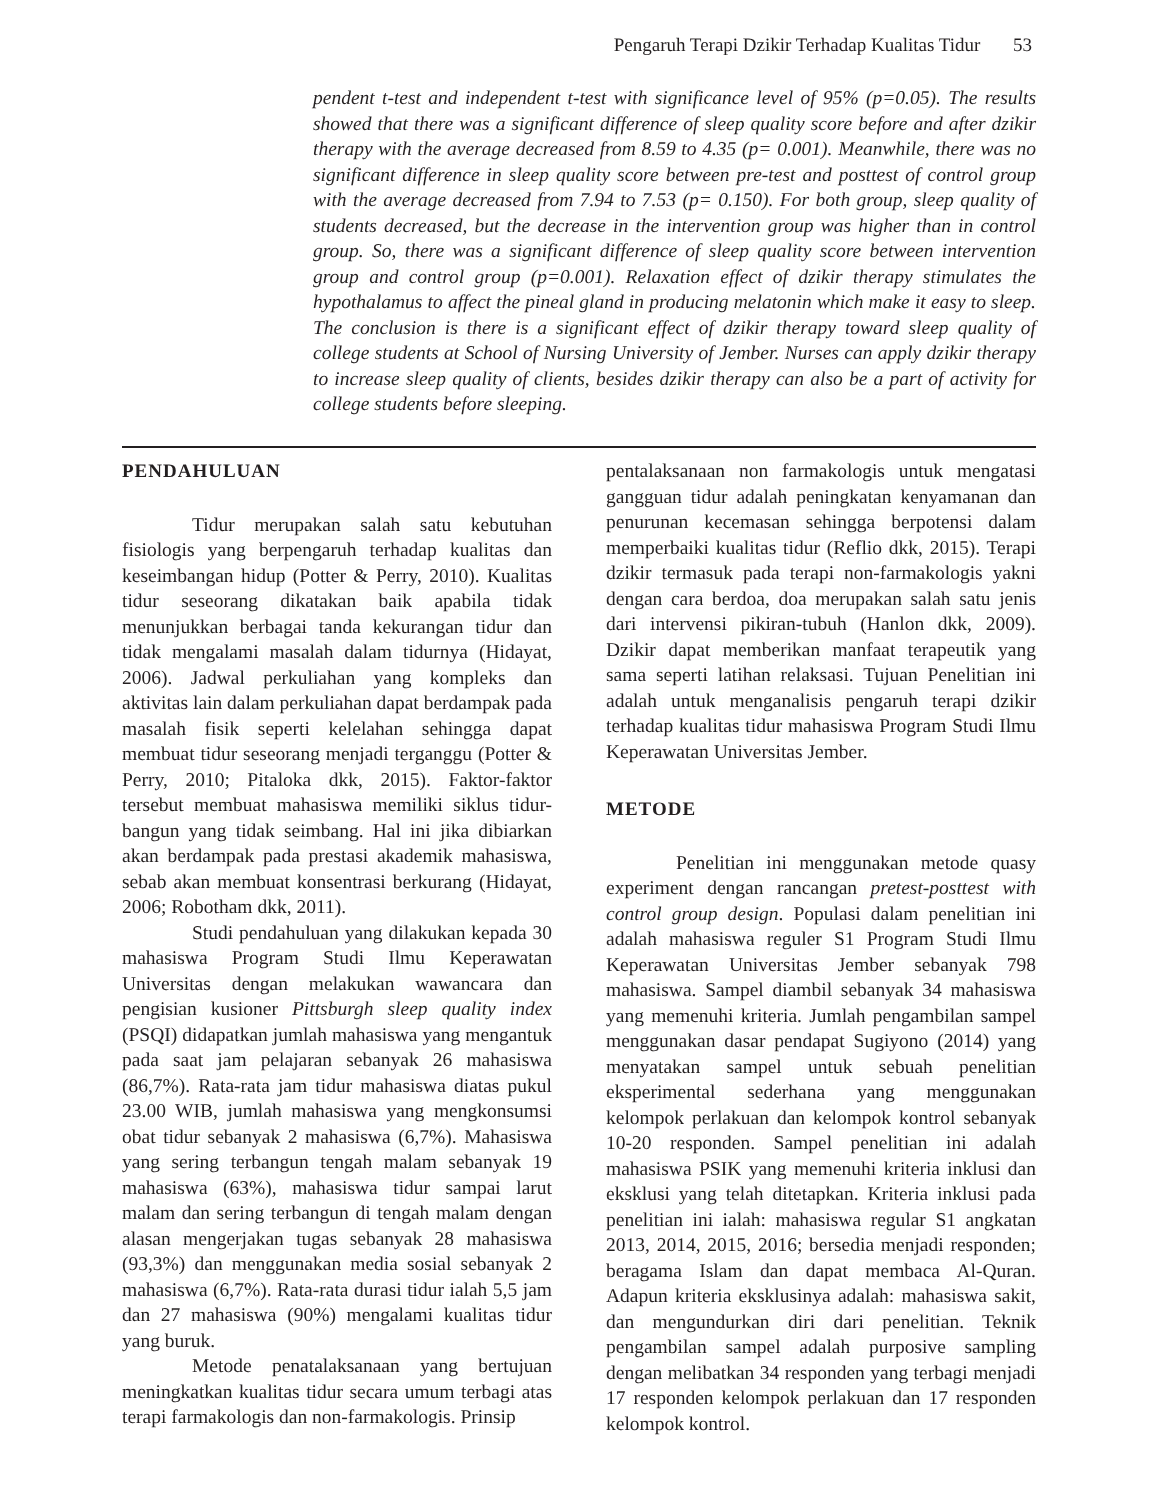Pengaruh Terapi Dzikir Terhadap Kualitas Tidur 53
pendent t-test and independent t-test with significance level of 95% (p=0.05). The results showed that there was a significant difference of sleep quality score before and after dzikir therapy with the average decreased from 8.59 to 4.35 (p= 0.001). Meanwhile, there was no significant difference in sleep quality score between pre-test and posttest of control group with the average decreased from 7.94 to 7.53 (p= 0.150). For both group, sleep quality of students decreased, but the decrease in the intervention group was higher than in control group. So, there was a significant difference of sleep quality score between intervention group and control group (p=0.001). Relaxation effect of dzikir therapy stimulates the hypothalamus to affect the pineal gland in producing melatonin which make it easy to sleep. The conclusion is there is a significant effect of dzikir therapy toward sleep quality of college students at School of Nursing University of Jember. Nurses can apply dzikir therapy to increase sleep quality of clients, besides dzikir therapy can also be a part of activity for college students before sleeping.
PENDAHULUAN
Tidur merupakan salah satu kebutuhan fisiologis yang berpengaruh terhadap kualitas dan keseimbangan hidup (Potter & Perry, 2010). Kualitas tidur seseorang dikatakan baik apabila tidak menunjukkan berbagai tanda kekurangan tidur dan tidak mengalami masalah dalam tidurnya (Hidayat, 2006). Jadwal perkuliahan yang kompleks dan aktivitas lain dalam perkuliahan dapat berdampak pada masalah fisik seperti kelelahan sehingga dapat membuat tidur seseorang menjadi terganggu (Potter & Perry, 2010; Pitaloka dkk, 2015). Faktor-faktor tersebut membuat mahasiswa memiliki siklus tidur-bangun yang tidak seimbang. Hal ini jika dibiarkan akan berdampak pada prestasi akademik mahasiswa, sebab akan membuat konsentrasi berkurang (Hidayat, 2006; Robotham dkk, 2011).
Studi pendahuluan yang dilakukan kepada 30 mahasiswa Program Studi Ilmu Keperawatan Universitas dengan melakukan wawancara dan pengisian kusioner Pittsburgh sleep quality index (PSQI) didapatkan jumlah mahasiswa yang mengantuk pada saat jam pelajaran sebanyak 26 mahasiswa (86,7%). Rata-rata jam tidur mahasiswa diatas pukul 23.00 WIB, jumlah mahasiswa yang mengkonsumsi obat tidur sebanyak 2 mahasiswa (6,7%). Mahasiswa yang sering terbangun tengah malam sebanyak 19 mahasiswa (63%), mahasiswa tidur sampai larut malam dan sering terbangun di tengah malam dengan alasan mengerjakan tugas sebanyak 28 mahasiswa (93,3%) dan menggunakan media sosial sebanyak 2 mahasiswa (6,7%). Rata-rata durasi tidur ialah 5,5 jam dan 27 mahasiswa (90%) mengalami kualitas tidur yang buruk.
Metode penatalaksanaan yang bertujuan meningkatkan kualitas tidur secara umum terbagi atas terapi farmakologis dan non-farmakologis. Prinsip
pentalaksanaan non farmakologis untuk mengatasi gangguan tidur adalah peningkatan kenyamanan dan penurunan kecemasan sehingga berpotensi dalam memperbaiki kualitas tidur (Reflio dkk, 2015). Terapi dzikir termasuk pada terapi non-farmakologis yakni dengan cara berdoa, doa merupakan salah satu jenis dari intervensi pikiran-tubuh (Hanlon dkk, 2009). Dzikir dapat memberikan manfaat terapeutik yang sama seperti latihan relaksasi. Tujuan Penelitian ini adalah untuk menganalisis pengaruh terapi dzikir terhadap kualitas tidur mahasiswa Program Studi Ilmu Keperawatan Universitas Jember.
METODE
Penelitian ini menggunakan metode quasy experiment dengan rancangan pretest-posttest with control group design. Populasi dalam penelitian ini adalah mahasiswa reguler S1 Program Studi Ilmu Keperawatan Universitas Jember sebanyak 798 mahasiswa. Sampel diambil sebanyak 34 mahasiswa yang memenuhi kriteria. Jumlah pengambilan sampel menggunakan dasar pendapat Sugiyono (2014) yang menyatakan sampel untuk sebuah penelitian eksperimental sederhana yang menggunakan kelompok perlakuan dan kelompok kontrol sebanyak 10-20 responden. Sampel penelitian ini adalah mahasiswa PSIK yang memenuhi kriteria inklusi dan eksklusi yang telah ditetapkan. Kriteria inklusi pada penelitian ini ialah: mahasiswa regular S1 angkatan 2013, 2014, 2015, 2016; bersedia menjadi responden; beragama Islam dan dapat membaca Al-Quran. Adapun kriteria eksklusinya adalah: mahasiswa sakit, dan mengundurkan diri dari penelitian. Teknik pengambilan sampel adalah purposive sampling dengan melibatkan 34 responden yang terbagi menjadi 17 responden kelompok perlakuan dan 17 responden kelompok kontrol.